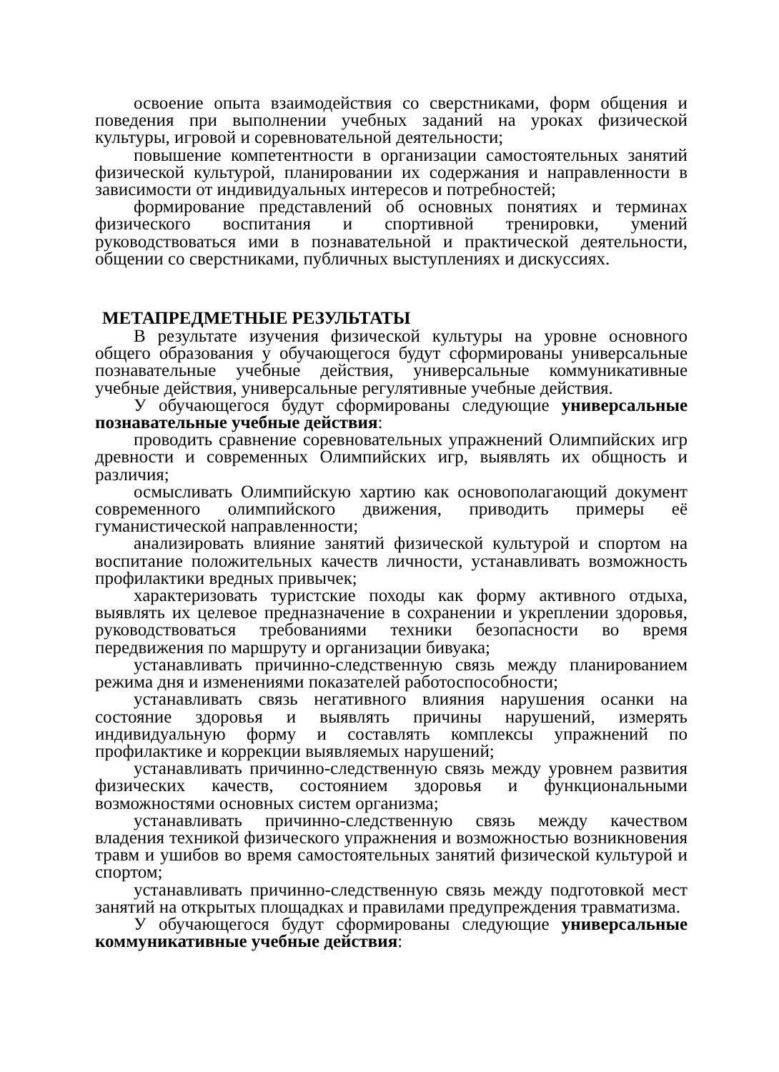освоение опыта взаимодействия со сверстниками, форм общения и поведения при выполнении учебных заданий на уроках физической культуры, игровой и соревновательной деятельности;
повышение компетентности в организации самостоятельных занятий физической культурой, планировании их содержания и направленности в зависимости от индивидуальных интересов и потребностей;
формирование представлений об основных понятиях и терминах физического воспитания и спортивной тренировки, умений руководствоваться ими в познавательной и практической деятельности, общении со сверстниками, публичных выступлениях и дискуссиях.
МЕТАПРЕДМЕТНЫЕ РЕЗУЛЬТАТЫ
В результате изучения физической культуры на уровне основного общего образования у обучающегося будут сформированы универсальные познавательные учебные действия, универсальные коммуникативные учебные действия, универсальные регулятивные учебные действия.
У обучающегося будут сформированы следующие универсальные познавательные учебные действия:
проводить сравнение соревновательных упражнений Олимпийских игр древности и современных Олимпийских игр, выявлять их общность и различия;
осмысливать Олимпийскую хартию как основополагающий документ современного олимпийского движения, приводить примеры её гуманистической направленности;
анализировать влияние занятий физической культурой и спортом на воспитание положительных качеств личности, устанавливать возможность профилактики вредных привычек;
характеризовать туристские походы как форму активного отдыха, выявлять их целевое предназначение в сохранении и укреплении здоровья, руководствоваться требованиями техники безопасности во время передвижения по маршруту и организации бивуака;
устанавливать причинно-следственную связь между планированием режима дня и изменениями показателей работоспособности;
устанавливать связь негативного влияния нарушения осанки на состояние здоровья и выявлять причины нарушений, измерять индивидуальную форму и составлять комплексы упражнений по профилактике и коррекции выявляемых нарушений;
устанавливать причинно-следственную связь между уровнем развития физических качеств, состоянием здоровья и функциональными возможностями основных систем организма;
устанавливать причинно-следственную связь между качеством владения техникой физического упражнения и возможностью возникновения травм и ушибов во время самостоятельных занятий физической культурой и спортом;
устанавливать причинно-следственную связь между подготовкой мест занятий на открытых площадках и правилами предупреждения травматизма.
У обучающегося будут сформированы следующие универсальные коммуникативные учебные действия: